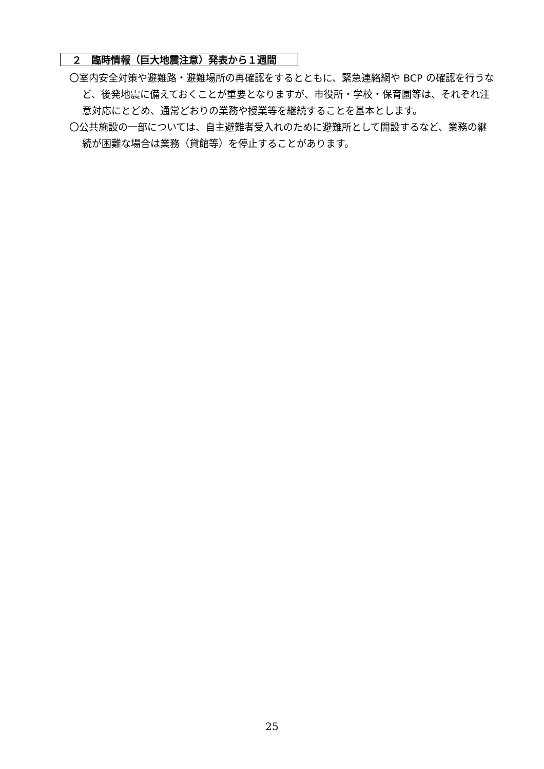２　臨時情報（巨大地震注意）発表から１週間
〇室内安全対策や避難路・避難場所の再確認をするとともに、緊急連絡網や BCP の確認を行うなど、後発地震に備えておくことが重要となりますが、市役所・学校・保育園等は、それぞれ注意対応にとどめ、通常どおりの業務や授業等を継続することを基本とします。
〇公共施設の一部については、自主避難者受入れのために避難所として開設するなど、業務の継続が困難な場合は業務（貸館等）を停止することがあります。
25